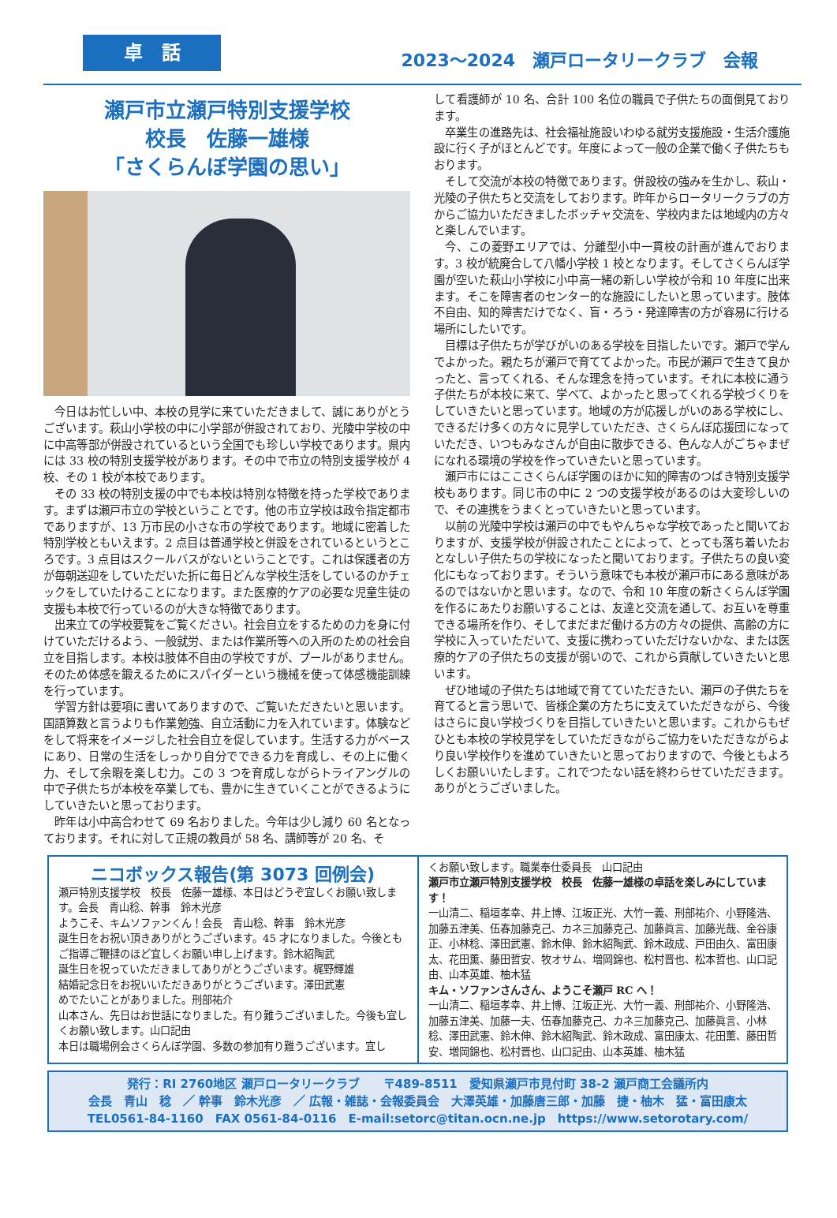卓　話
2023～2024　瀬戸ロータリークラブ　会報
瀬戸市立瀬戸特別支援学校
校長　佐藤一雄様
「さくらんぼ学園の思い」
今日はお忙しい中、本校の見学に来ていただきまして、誠にありがとうございます。萩山小学校の中に小学部が併設されており、光陵中学校の中に中高等部が併設されているという全国でも珍しい学校であります。県内には 33 校の特別支援学校があります。その中で市立の特別支援学校が 4 校、その 1 校が本校であります。
その 33 校の特別支援の中でも本校は特別な特徴を持った学校であります。まずは瀬戸市立の学校ということです。他の市立学校は政令指定都市でありますが、13 万市民の小さな市の学校であります。地域に密着した特別学校ともいえます。2 点目は普通学校と併設をされているというところです。3 点目はスクールバスがないということです。これは保護者の方が毎朝送迎をしていただいた折に毎日どんな学校生活をしているのかチェックをしていたけることになります。また医療的ケアの必要な児童生徒の支援も本校で行っているのが大きな特徴であります。
出来立ての学校要覧をご覧ください。社会自立をするための力を身に付けていただけるよう、一般就労、または作業所等への入所のための社会自立を目指します。本校は肢体不自由の学校ですが、プールがありません。そのため体感を鍛えるためにスパイダーという機械を使って体感機能訓練を行っています。
学習方針は要項に書いてありますので、ご覧いただきたいと思います。国語算数と言うよりも作業勉強、自立活動に力を入れています。体験などをして将来をイメージした社会自立を促しています。生活する力がベースにあり、日常の生活をしっかり自分でできる力を育成し、その上に働く力、そして余暇を楽しむ力。この 3 つを育成しながらトライアングルの中で子供たちが本校を卒業しても、豊かに生きていくことができるようにしていきたいと思っております。
昨年は小中高合わせて 69 名おりました。今年は少し減り 60 名となっております。それに対して正規の教員が 58 名、講師等が 20 名、そ
して看護師が 10 名、合計 100 名位の職員で子供たちの面倒見ております。
卒業生の進路先は、社会福祉施設いわゆる就労支援施設・生活介護施設に行く子がほとんどです。年度によって一般の企業で働く子供たちもおります。
そして交流が本校の特徴であります。併設校の強みを生かし、萩山・光陵の子供たちと交流をしております。昨年からロータリークラブの方からご協力いただきましたボッチャ交流を、学校内または地域内の方々と楽しんでいます。
今、この菱野エリアでは、分離型小中一貫校の計画が進んでおります。3 校が統廃合して八幡小学校 1 校となります。そしてさくらんぼ学園が空いた萩山小学校に小中高一緒の新しい学校が令和 10 年度に出来ます。そこを障害者のセンター的な施設にしたいと思っています。肢体不自由、知的障害だけでなく、盲・ろう・発達障害の方が容易に行ける場所にしたいです。
目標は子供たちが学びがいのある学校を目指したいです。瀬戸で学んでよかった。親たちが瀬戸で育ててよかった。市民が瀬戸で生きて良かったと、言ってくれる、そんな理念を持っています。それに本校に通う子供たちが本校に来て、学べて、よかったと思ってくれる学校づくりをしていきたいと思っています。地域の方が応援しがいのある学校にし、できるだけ多くの方々に見学していただき、さくらんぼ応援団になっていただき、いつもみなさんが自由に散歩できる、色んな人がごちゃまぜになれる環境の学校を作っていきたいと思っています。
瀬戸市にはここさくらんぼ学園のほかに知的障害のつばき特別支援学校もあります。同じ市の中に 2 つの支援学校があるのは大変珍しいので、その連携をうまくとっていきたいと思っています。
以前の光陵中学校は瀬戸の中でもやんちゃな学校であったと聞いておりますが、支援学校が併設されたことによって、とっても落ち着いたおとなしい子供たちの学校になったと聞いております。子供たちの良い変化にもなっております。そういう意味でも本校が瀬戸市にある意味があるのではないかと思います。なので、令和 10 年度の新さくらんぼ学園を作るにあたりお願いすることは、友達と交流を通して、お互いを尊重できる場所を作り、そしてまだまだ働ける方の方々の提供、高齢の方に学校に入っていただいて、支援に携わっていただけないかな、または医療的ケアの子供たちの支援が弱いので、これから貢献していきたいと思います。
ぜひ地域の子供たちは地域で育てていただきたい、瀬戸の子供たちを育てると言う思いで、皆様企業の方たちに支えていただきながら、今後はさらに良い学校づくりを目指していきたいと思います。これからもぜひとも本校の学校見学をしていただきながらご協力をいただきながらより良い学校作りを進めていきたいと思っておりますので、今後ともよろしくお願いいたします。これでつたない話を終わらせていただきます。ありがとうございました。
ニコボックス報告(第 3073 回例会)
瀬戸特別支援学校　校長　佐藤一雄様、本日はどうぞ宜しくお願い致します。会長　青山稔、幹事　鈴木光彦
ようこそ、キムソファンくん！会長　青山稔、幹事　鈴木光彦
誕生日をお祝い頂きありがとうございます。45 才になりました。今後ともご指導ご鞭撻のほど宜しくお願い申し上げます。鈴木紹陶武
誕生日を祝っていただきましてありがとうございます。梶野輝雄
結婚記念日をお祝いいただきありがとうございます。澤田武憲
めでたいことがありました。刑部祐介
山本さん、先日はお世話になりました。有り難うございました。今後も宜しくお願い致します。山口記由
本日は職場例会さくらんぼ学園、多数の参加有り難うございます。宜し
くお願い致します。職業奉仕委員長　山口記由
瀬戸市立瀬戸特別支援学校　校長　佐藤一雄様の卓話を楽しみにしています！
一山清二、稲垣孝幸、井上博、江坂正光、大竹一義、刑部祐介、小野隆浩、加藤五津美、伍春加藤克己、カネ三加藤克己、加藤眞言、加藤光哉、金谷康正、小林稔、澤田武憲、鈴木伸、鈴木紹陶武、鈴木政成、戸田由久、富田康太、花田薫、藤田哲安、牧オサム、増岡錦也、松村晋也、松本哲也、山口記由、山本英雄、柚木猛
キム・ソファンさんさん、ようこそ瀬戸 RC へ！
一山清二、稲垣孝幸、井上博、江坂正光、大竹一義、刑部祐介、小野隆浩、加藤五津美、加藤一夫、伍春加藤克己、カネ三加藤克己、加藤眞言、小林稔、澤田武憲、鈴木伸、鈴木紹陶武、鈴木政成、富田康太、花田薫、藤田哲安、増岡錦也、松村晋也、山口記由、山本英雄、柚木猛
発行：RI 2760地区 瀬戸ロータリークラブ　　〒489-8511　愛知県瀬戸市見付町 38-2 瀬戸商工会議所内
会長　青山　稔　／ 幹事　鈴木光彦　／ 広報・雑誌・会報委員会　大澤英雄・加藤唐三郎・加藤　捷・柚木　猛・富田康太
TEL0561-84-1160　FAX 0561-84-0116　E-mail:setorc@titan.ocn.ne.jp　https://www.setorotary.com/